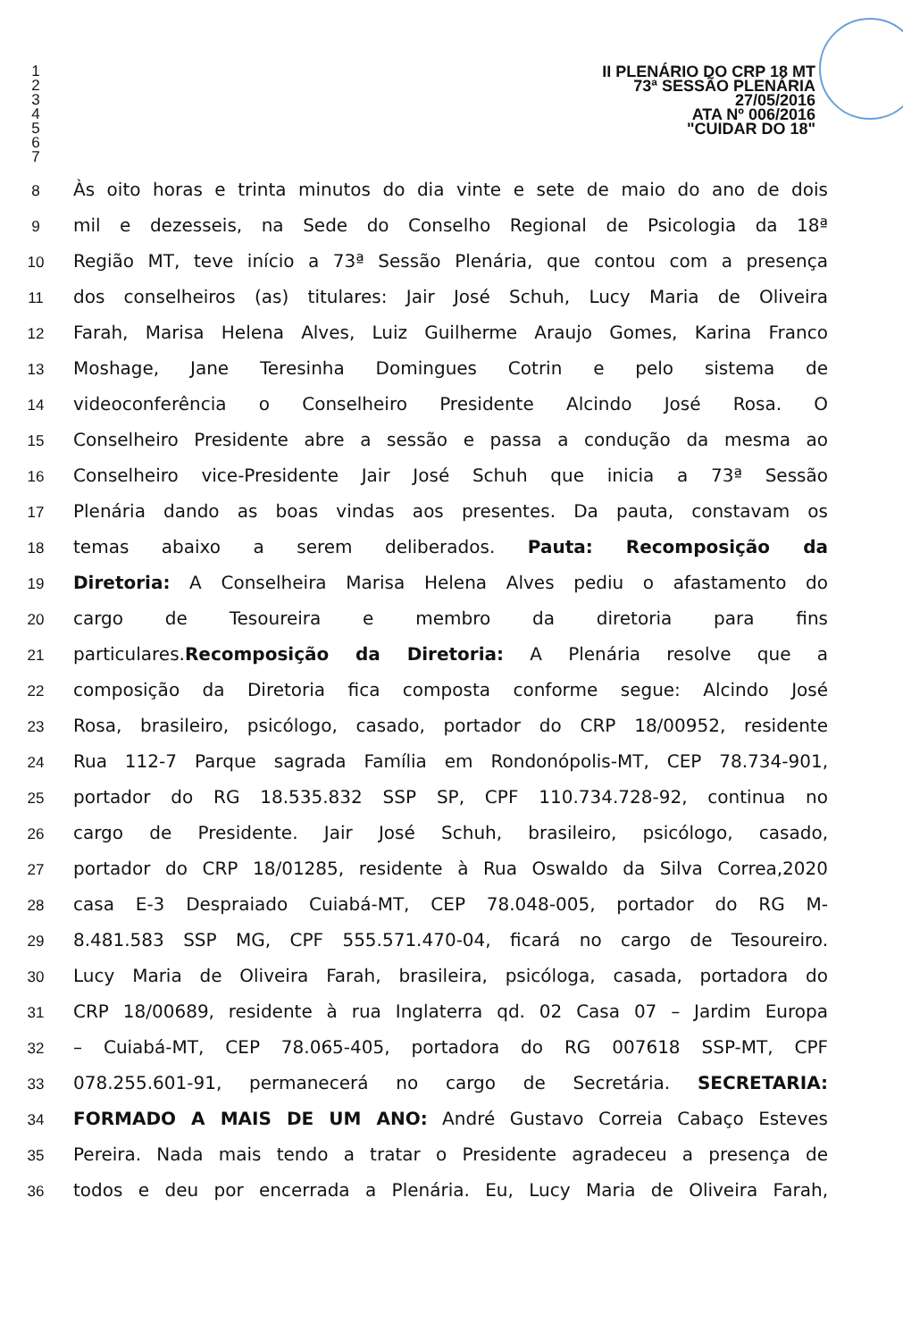1 II PLENÁRIO DO CRP 18 MT
2 73ª SESSÃO PLENÁRIA
3 27/05/2016
4 ATA Nº 006/2016
5 "CUIDAR DO 18"
6
7
8 Às oito horas e trinta minutos do dia vinte e sete de maio do ano de dois
9 mil e dezesseis, na Sede do Conselho Regional de Psicologia da 18ª
10 Região MT, teve início a 73ª Sessão Plenária, que contou com a presença
11 dos conselheiros (as) titulares: Jair José Schuh, Lucy Maria de Oliveira
12 Farah, Marisa Helena Alves, Luiz Guilherme Araujo Gomes, Karina Franco
13 Moshage, Jane Teresinha Domingues Cotrin e pelo sistema de
14 videoconferência o Conselheiro Presidente Alcindo José Rosa. O
15 Conselheiro Presidente abre a sessão e passa a condução da mesma ao
16 Conselheiro vice-Presidente Jair José Schuh que inicia a 73ª Sessão
17 Plenária dando as boas vindas aos presentes. Da pauta, constavam os
18 temas abaixo a serem deliberados. Pauta: Recomposição da
19 Diretoria: A Conselheira Marisa Helena Alves pediu o afastamento do
20 cargo de Tesoureira e membro da diretoria para fins
21 particulares.Recomposição da Diretoria: A Plenária resolve que a
22 composição da Diretoria fica composta conforme segue: Alcindo José
23 Rosa, brasileiro, psicólogo, casado, portador do CRP 18/00952, residente
24 Rua 112-7 Parque sagrada Família em Rondonópolis-MT, CEP 78.734-901,
25 portador do RG 18.535.832 SSP SP, CPF 110.734.728-92, continua no
26 cargo de Presidente. Jair José Schuh, brasileiro, psicólogo, casado,
27 portador do CRP 18/01285, residente à Rua Oswaldo da Silva Correa,2020
28 casa E-3 Despraiado Cuiabá-MT, CEP 78.048-005, portador do RG M-
29 8.481.583 SSP MG, CPF 555.571.470-04, ficará no cargo de Tesoureiro.
30 Lucy Maria de Oliveira Farah, brasileira, psicóloga, casada, portadora do
31 CRP 18/00689, residente à rua Inglaterra qd. 02 Casa 07 – Jardim Europa
32 – Cuiabá-MT, CEP 78.065-405, portadora do RG 007618 SSP-MT, CPF
33 078.255.601-91, permanecerá no cargo de Secretária. SECRETARIA:
34 FORMADO A MAIS DE UM ANO: André Gustavo Correia Cabaço Esteves
35 Pereira. Nada mais tendo a tratar o Presidente agradeceu a presença de
36 todos e deu por encerrada a Plenária. Eu, Lucy Maria de Oliveira Farah,